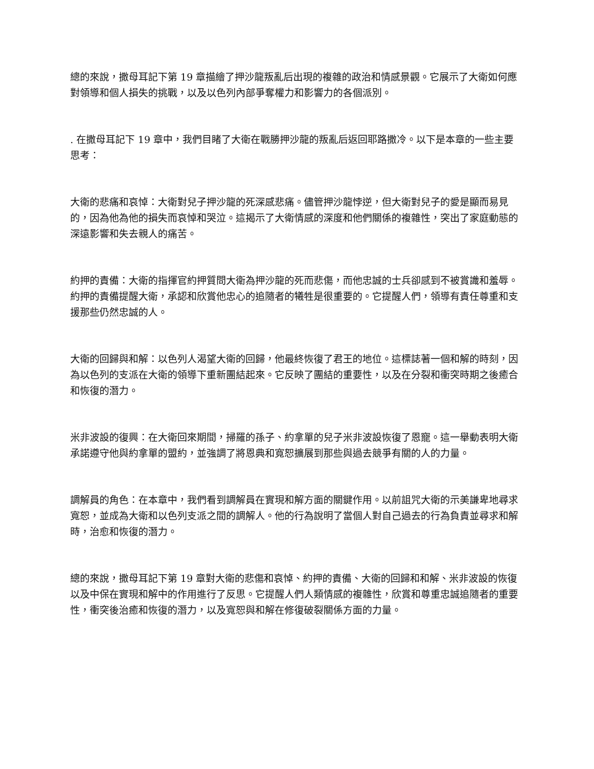總的來說，撒母耳記下第 19 章描繪了押沙龍叛亂后出現的複雜的政治和情感景觀。它展示了大衛如何應對領導和個人損失的挑戰，以及以色列內部爭奪權力和影響力的各個派別。
. 在撒母耳記下 19 章中，我們目睹了大衛在戰勝押沙龍的叛亂后返回耶路撒冷。以下是本章的一些主要思考：
大衛的悲痛和哀悼：大衛對兒子押沙龍的死深感悲痛。儘管押沙龍悖逆，但大衛對兒子的愛是顯而易見的，因為他為他的損失而哀悼和哭泣。這揭示了大衛情感的深度和他們關係的複雜性，突出了家庭動態的深遠影響和失去親人的痛苦。
約押的責備：大衛的指揮官約押質問大衛為押沙龍的死而悲傷，而他忠誠的士兵卻感到不被賞識和羞辱。約押的責備提醒大衛，承認和欣賞他忠心的追隨者的犧牲是很重要的。它提醒人們，領導有責任尊重和支援那些仍然忠誠的人。
大衛的回歸與和解：以色列人渴望大衛的回歸，他最終恢復了君王的地位。這標誌著一個和解的時刻，因為以色列的支派在大衛的領導下重新團結起來。它反映了團結的重要性，以及在分裂和衝突時期之後癒合和恢復的潛力。
米非波設的復興：在大衛回來期間，掃羅的孫子、約拿單的兒子米非波設恢復了恩寵。這一舉動表明大衛承諾遵守他與約拿單的盟約，並強調了將恩典和寬恕擴展到那些與過去競爭有關的人的力量。
調解員的角色：在本章中，我們看到調解員在實現和解方面的關鍵作用。以前詛咒大衛的示美謙卑地尋求寬恕，並成為大衛和以色列支派之間的調解人。他的行為說明了當個人對自己過去的行為負責並尋求和解時，治愈和恢復的潛力。
總的來說，撒母耳記下第 19 章對大衛的悲傷和哀悼、約押的責備、大衛的回歸和和解、米非波設的恢復以及中保在實現和解中的作用進行了反思。它提醒人們人類情感的複雜性，欣賞和尊重忠誠追隨者的重要性，衝突後治癒和恢復的潛力，以及寬恕與和解在修復破裂關係方面的力量。